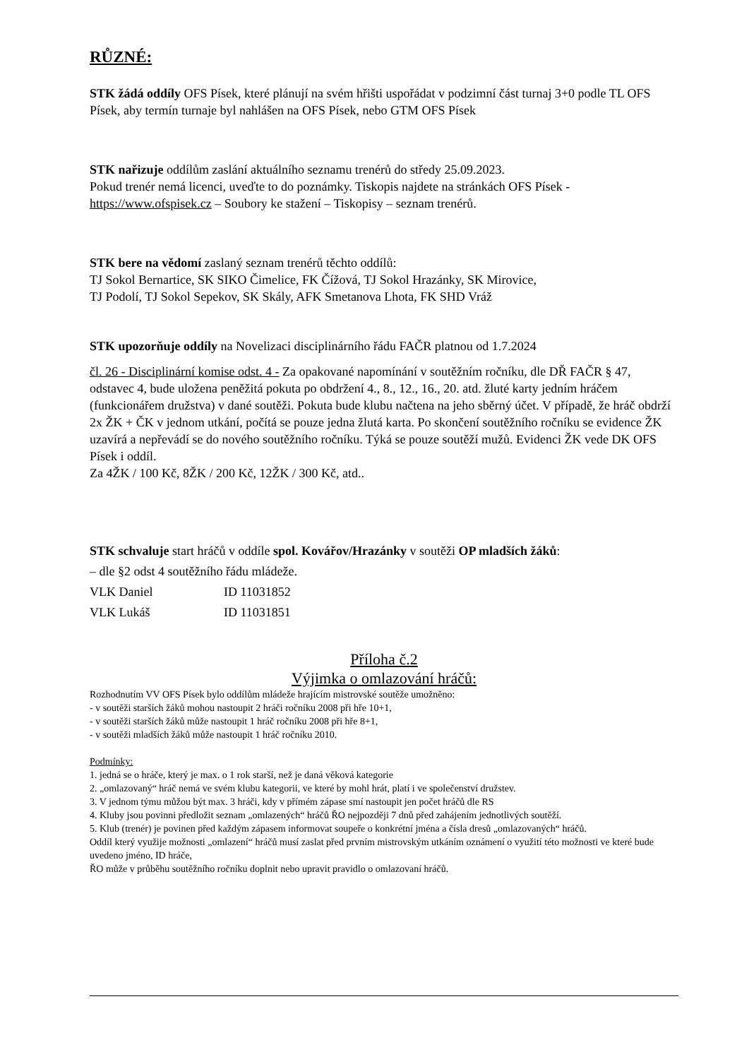RŮZNÉ:
STK žádá oddíly OFS Písek, které plánují na svém hřišti uspořádat v podzimní část turnaj 3+0 podle TL OFS Písek, aby termín turnaje byl nahlášen na OFS Písek, nebo GTM OFS Písek
STK nařizuje oddílům zaslání aktuálního seznamu trenérů do středy 25.09.2023.
Pokud trenér nemá licenci, uveďte to do poznámky. Tiskopis najdete na stránkách OFS Písek - https://www.ofspisek.cz – Soubory ke stažení – Tiskopisy – seznam trenérů.
STK bere na vědomí zaslaný seznam trenérů těchto oddílů:
TJ Sokol Bernartice, SK SIKO Čimelice, FK Čížová, TJ Sokol Hrazánky, SK Mirovice,
TJ Podolí, TJ Sokol Sepekov, SK Skály, AFK Smetanova Lhota, FK SHD Vráž
STK upozorňuje oddíly na Novelizaci disciplinárního řádu FAČR platnou od 1.7.2024
čl. 26 - Disciplinární komise odst. 4 - Za opakované napomínání v soutěžním ročníku, dle DŘ FAČR § 47, odstavec 4, bude uložena peněžitá pokuta po obdržení 4., 8., 12., 16., 20. atd. žluté karty jedním hráčem (funkcionářem družstva) v dané soutěži. Pokuta bude klubu načtena na jeho sběrný účet. V případě, že hráč obdrží 2x ŽK + ČK v jednom utkání, počítá se pouze jedna žlutá karta. Po skončení soutěžního ročníku se evidence ŽK uzavírá a nepřevádí se do nového soutěžního ročníku. Týká se pouze soutěží mužů. Evidenci ŽK vede DK OFS Písek i oddíl.
Za 4ŽK / 100 Kč, 8ŽK / 200 Kč, 12ŽK / 300 Kč, atd..
STK schvaluje start hráčů v oddíle spol. Kovářov/Hrazánky v soutěži OP mladších žáků:
– dle §2 odst 4 soutěžního řádu mládeže.
VLK Daniel ID 11031852
VLK Lukáš ID 11031851
Příloha č.2
Výjimka o omlazování hráčů:
Rozhodnutím VV OFS Písek bylo oddílům mládeže hrajícím mistrovské soutěže umožněno:
- v soutěži starších žáků mohou nastoupit 2 hráči ročníku 2008 při hře 10+1,
- v soutěži starších žáků může nastoupit 1 hráč ročníku 2008 při hře 8+1,
- v soutěži mladších žáků může nastoupit 1 hráč ročníku 2010.
Podmínky:
1. jedná se o hráče, který je max. o 1 rok starší, než je daná věková kategorie
2. „omlazovaný“ hráč nemá ve svém klubu kategorii, ve které by mohl hrát, platí i ve společenství družstev.
3. V jednom týmu můžou být max. 3 hráči, kdy v přímém zápase smí nastoupit jen počet hráčů dle RS
4. Kluby jsou povinni předložit seznam „omlazených“ hráčů ŘO nejpozději 7 dnů před zahájením jednotlivých soutěží.
5. Klub (trenér) je povinen před každým zápasem informovat soupeře o konkrétní jména a čísla dresů „omlazovaných“ hráčů.
Oddíl který využije možnosti „omlazení“ hráčů musí zaslat před prvním mistrovským utkáním oznámení o využití této možnosti ve které bude uvedeno jméno, ID hráče,
ŘO může v průběhu soutěžního ročníku doplnit nebo upravit pravidlo o omlazovaní hráčů.